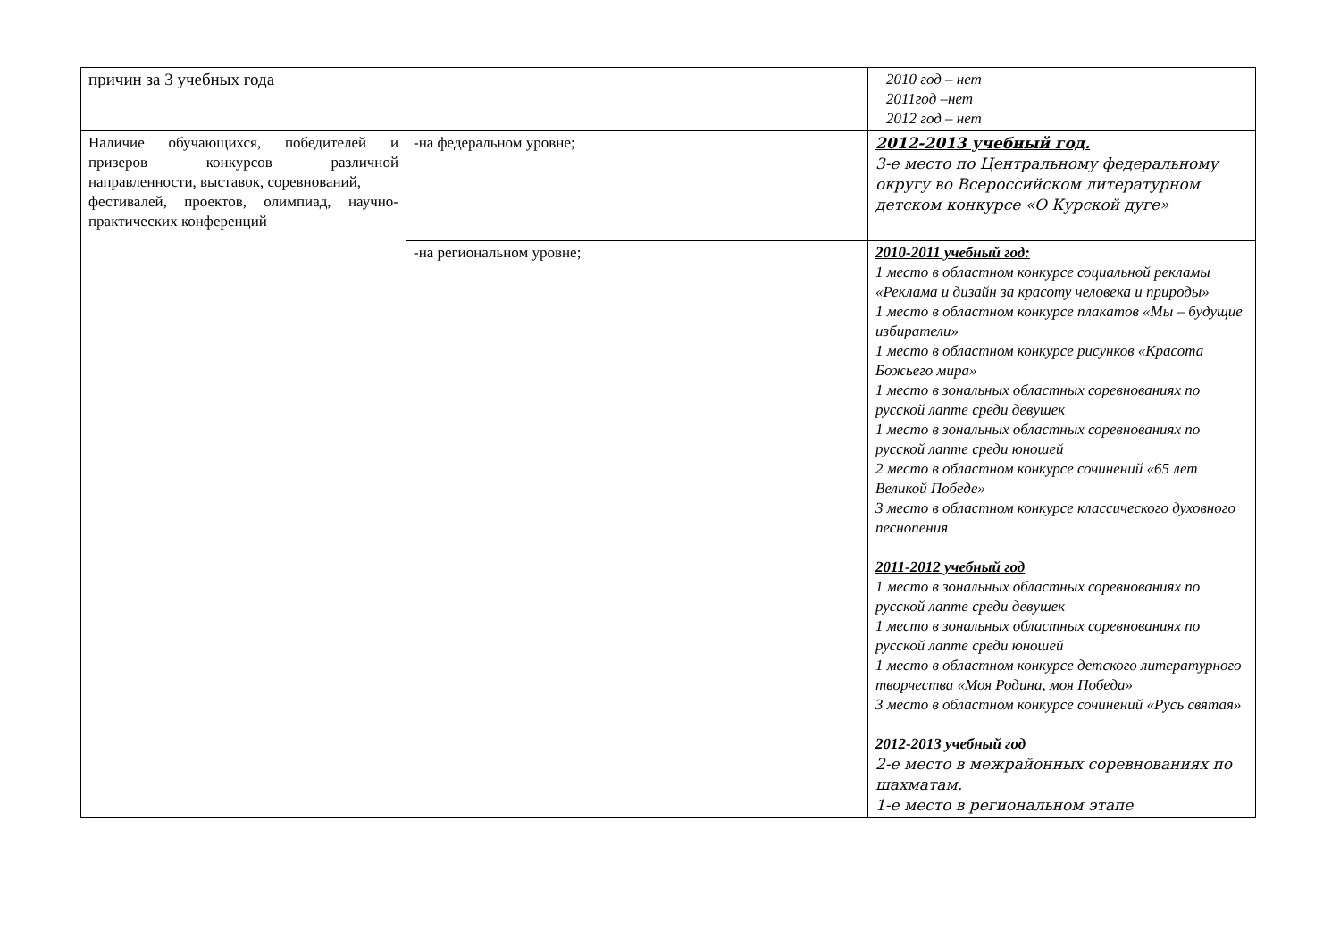| причин за 3 учебных года | | 2010 год – нет 2011год –нет 2012 год – нет |
| Наличие обучающихся, победителей и призеров конкурсов различной направленности, выставок, соревнований, фестивалей, проектов, олимпиад, научно-практических конференций | -на федеральном уровне; | 2012-2013 учебный год. 3-е место по Центральному федеральному округу во Всероссийском литературном детском конкурсе «О Курской дуге» |
| | -на региональном уровне; | 2010-2011 учебный год: 1 место в областном конкурсе социальной рекламы «Реклама и дизайн за красоту человека и природы» 1 место в областном конкурсе плакатов «Мы – будущие избиратели» 1 место в областном конкурсе рисунков «Красота Божьего мира» 1 место в зональных областных соревнованиях по русской лапте среди девушек 1 место в зональных областных соревнованиях по русской лапте среди юношей 2 место в областном конкурсе сочинений «65 лет Великой Победе» 3 место в областном конкурсе классического духовного песнопения 2011-2012 учебный год 1 место в зональных областных соревнованиях по русской лапте среди девушек 1 место в зональных областных соревнованиях по русской лапте среди юношей 1 место в областном конкурсе детского литературного творчества «Моя Родина, моя Победа» 3 место в областном конкурсе сочинений «Русь святая» 2012-2013 учебный год 2-е место в межрайонных соревнованиях по шахматам. 1-е место в региональном этапе |